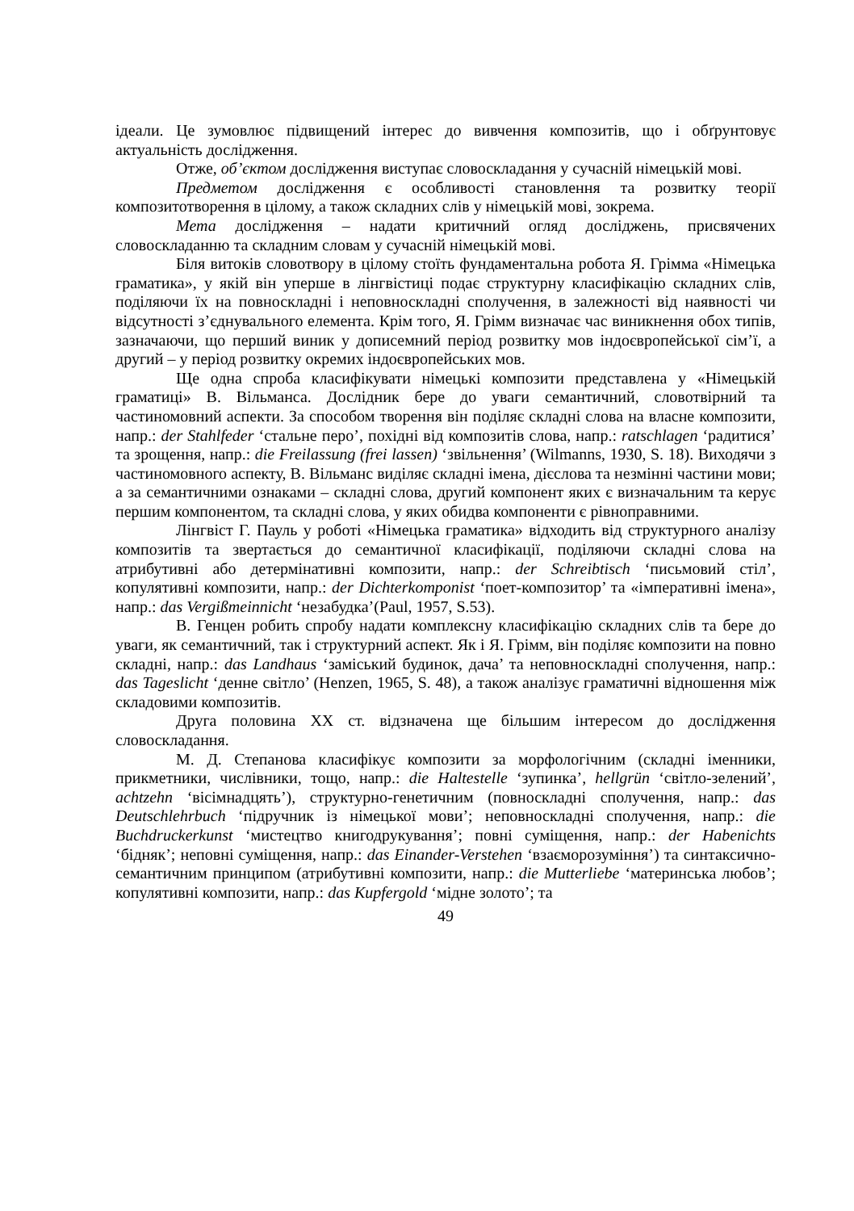ідеали. Це зумовлює підвищений інтерес до вивчення композитів, що і обґрунтовує актуальність дослідження.
Отже, об’єктом дослідження виступає словоскладання у сучасній німецькій мові.
Предметом дослідження є особливості становлення та розвитку теорії композитотворення в цілому, а також складних слів у німецькій мові, зокрема.
Мета дослідження – надати критичний огляд досліджень, присвячених словоскладанню та складним словам у сучасній німецькій мові.
Біля витоків словотвору в цілому стоїть фундаментальна робота Я. Грімма «Німецька граматика», у якій він уперше в лінгвістиці подає структурну класифікацію складних слів, поділяючи їх на повноскладні і неповноскладні сполучення, в залежності від наявності чи відсутності з’єднувального елемента. Крім того, Я. Грімм визначає час виникнення обох типів, зазначаючи, що перший виник у дописемний період розвитку мов індоєвропейської сім’ї, а другий – у період розвитку окремих індоєвропейських мов.
Ще одна спроба класифікувати німецькі композити представлена у «Німецькій граматиці» В. Вільманса. Дослідник бере до уваги семантичний, словотвірний та частиномовний аспекти. За способом творення він поділяє складні слова на власне композити, напр.: der Stahlfeder ‘стальне перо’, похідні від композитів слова, напр.: ratschlagen ‘радитися’ та зрощення, напр.: die Freilassung (frei lassen) ‘звільнення’ (Wilmanns, 1930, S. 18). Виходячи з частиномовного аспекту, В. Вільманс виділяє складні імена, дієслова та незмінні частини мови; а за семантичними ознаками – складні слова, другий компонент яких є визначальним та керує першим компонентом, та складні слова, у яких обидва компоненти є рівноправними.
Лінгвіст Г. Пауль у роботі «Німецька граматика» відходить від структурного аналізу композитів та звертається до семантичної класифікації, поділяючи складні слова на атрибутивні або детермінативні композити, напр.: der Schreibtisch ‘письмовий стіл’, копулятивні композити, напр.: der Dichterkomponist ‘поет-композитор’ та «імперативні імена», напр.: das Vergißmeinnicht ‘незабудка’(Paul, 1957, S.53).
В. Генцен робить спробу надати комплексну класифікацію складних слів та бере до уваги, як семантичний, так і структурний аспект. Як і Я. Грімм, він поділяє композити на повно складні, напр.: das Landhaus ‘заміський будинок, дача’ та неповноскладні сполучення, напр.: das Tageslicht ‘денне світло’ (Henzen, 1965, S. 48), а також аналізує граматичні відношення між складовими композитів.
Друга половина XX ст. відзначена ще більшим інтересом до дослідження словоскладання.
М. Д. Степанова класифікує композити за морфологічним (складні іменники, прикметники, числівники, тощо, напр.: die Haltestelle ‘зупинка’, hellgrün ‘світло-зелений’, achtzehn ‘вісімнадцять’), структурно-генетичним (повноскладні сполучення, напр.: das Deutschlehrbuch ‘підручник із німецької мови’; неповноскладні сполучення, напр.: die Buchdruckerkunst ‘мистецтво книгодрукування’; повні суміщення, напр.: der Habenichts ‘бідняк’; неповні суміщення, напр.: das Einander-Verstehen ‘взаєморозуміння’) та синтаксично-семантичним принципом (атрибутивні композити, напр.: die Mutterliebe ‘материнська любов’; копулятивні композити, напр.: das Kupfergold ‘мідне золото’; та
49